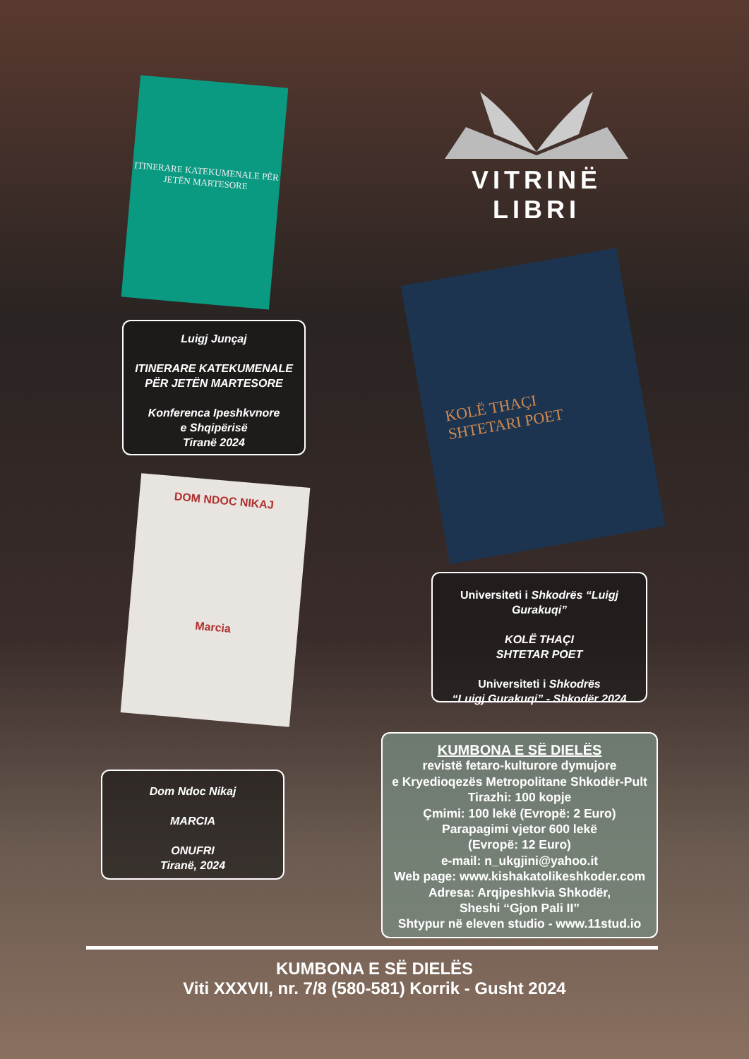ITINERARE KATEKUMENALE PËR JETËN MARTESORE
VITRINË LIBRI
KOLË THAÇI
SHTETARI POET
Luigj Junçaj
ITINERARE KATEKUMENALE
PËR JETËN MARTESORE
Konferenca Ipeshkvnore
e Shqipërisë
Tiranë 2024
DOM NDOC NIKAJ
Marcia
Universiteti i Shkodrës “Luigj Gurakuqi”
KOLË THAÇI
SHTETAR POET
Universiteti i Shkodrës
“Luigj Gurakuqi” - Shkodër 2024
Dom Ndoc Nikaj
MARCIA
ONUFRI
Tiranë, 2024
KUMBONA E SË DIELËS
revistë fetaro-kulturore dymujore
e Kryedioqezës Metropolitane Shkodër-Pult
Tirazhi: 100 kopje
Çmimi: 100 lekë (Evropë: 2 Euro)
Parapagimi vjetor 600 lekë
(Evropë: 12 Euro)
e-mail: n_ukgjini@yahoo.it
Web page: www.kishakatolikeshkoder.com
Adresa: Arqipeshkvia Shkodër,
Sheshi “Gjon Pali II”
Shtypur në eleven studio - www.11stud.io
KUMBONA E SË DIELËS
Viti XXXVII, nr. 7/8 (580-581) Korrik - Gusht 2024